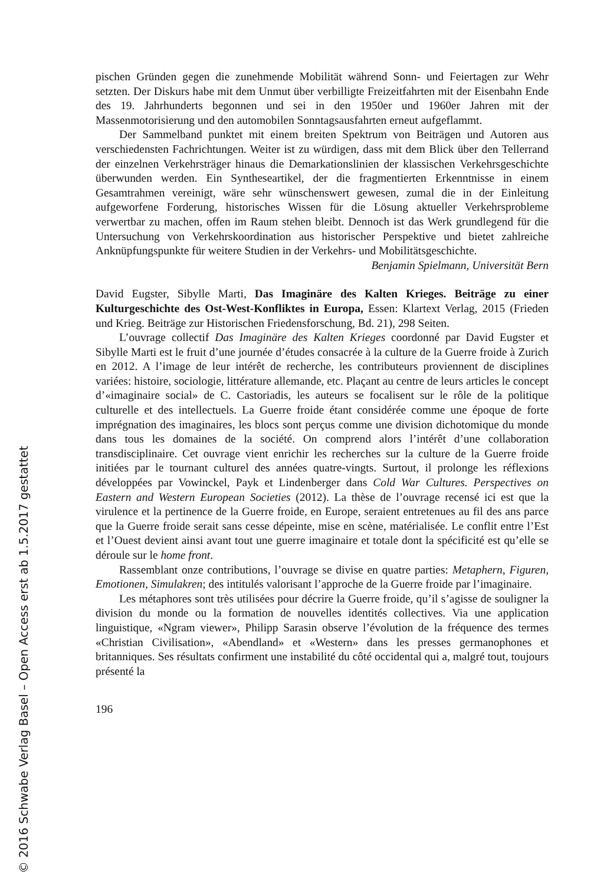© 2016 Schwabe Verlag Basel – Open Access erst ab 1.5.2017 gestattet
pischen Gründen gegen die zunehmende Mobilität während Sonn- und Feiertagen zur Wehr setzten. Der Diskurs habe mit dem Unmut über verbilligte Freizeitfahrten mit der Eisenbahn Ende des 19. Jahrhunderts begonnen und sei in den 1950er und 1960er Jahren mit der Massenmotorisierung und den automobilen Sonntagsausfahrten erneut aufgeflammt.
Der Sammelband punktet mit einem breiten Spektrum von Beiträgen und Autoren aus verschiedensten Fachrichtungen. Weiter ist zu würdigen, dass mit dem Blick über den Tellerrand der einzelnen Verkehrsträger hinaus die Demarkationslinien der klassischen Verkehrsgeschichte überwunden werden. Ein Syntheseartikel, der die fragmentierten Erkenntnisse in einem Gesamtrahmen vereinigt, wäre sehr wünschenswert gewesen, zumal die in der Einleitung aufgeworfene Forderung, historisches Wissen für die Lösung aktueller Verkehrsprobleme verwertbar zu machen, offen im Raum stehen bleibt. Dennoch ist das Werk grundlegend für die Untersuchung von Verkehrskoordination aus historischer Perspektive und bietet zahlreiche Anknüpfungspunkte für weitere Studien in der Verkehrs- und Mobilitätsgeschichte.
Benjamin Spielmann, Universität Bern
David Eugster, Sibylle Marti, Das Imaginäre des Kalten Krieges. Beiträge zu einer Kulturgeschichte des Ost-West-Konfliktes in Europa, Essen: Klartext Verlag, 2015 (Frieden und Krieg. Beiträge zur Historischen Friedensforschung, Bd. 21), 298 Seiten.
L’ouvrage collectif Das Imaginäre des Kalten Krieges coordonné par David Eugster et Sibylle Marti est le fruit d’une journée d’études consacrée à la culture de la Guerre froide à Zurich en 2012. A l’image de leur intérêt de recherche, les contributeurs proviennent de disciplines variées: histoire, sociologie, littérature allemande, etc. Plaçant au centre de leurs articles le concept d’«imaginaire social» de C. Castoriadis, les auteurs se focalisent sur le rôle de la politique culturelle et des intellectuels. La Guerre froide étant considérée comme une époque de forte imprégnation des imaginaires, les blocs sont perçus comme une division dichotomique du monde dans tous les domaines de la société. On comprend alors l’intérêt d’une collaboration transdisciplinaire. Cet ouvrage vient enrichir les recherches sur la culture de la Guerre froide initiées par le tournant culturel des années quatre-vingts. Surtout, il prolonge les réflexions développées par Vowinckel, Payk et Lindenberger dans Cold War Cultures. Perspectives on Eastern and Western European Societies (2012). La thèse de l’ouvrage recensé ici est que la virulence et la pertinence de la Guerre froide, en Europe, seraient entretenues au fil des ans parce que la Guerre froide serait sans cesse dépeinte, mise en scène, matérialisée. Le conflit entre l’Est et l’Ouest devient ainsi avant tout une guerre imaginaire et totale dont la spécificité est qu’elle se déroule sur le home front.
Rassemblant onze contributions, l’ouvrage se divise en quatre parties: Metaphern, Figuren, Emotionen, Simulakren; des intitulés valorisant l’approche de la Guerre froide par l’imaginaire.
Les métaphores sont très utilisées pour décrire la Guerre froide, qu’il s’agisse de souligner la division du monde ou la formation de nouvelles identités collectives. Via une application linguistique, «Ngram viewer», Philipp Sarasin observe l’évolution de la fréquence des termes «Christian Civilisation», «Abendland» et «Western» dans les presses germanophones et britanniques. Ses résultats confirment une instabilité du côté occidental qui a, malgré tout, toujours présenté la
196